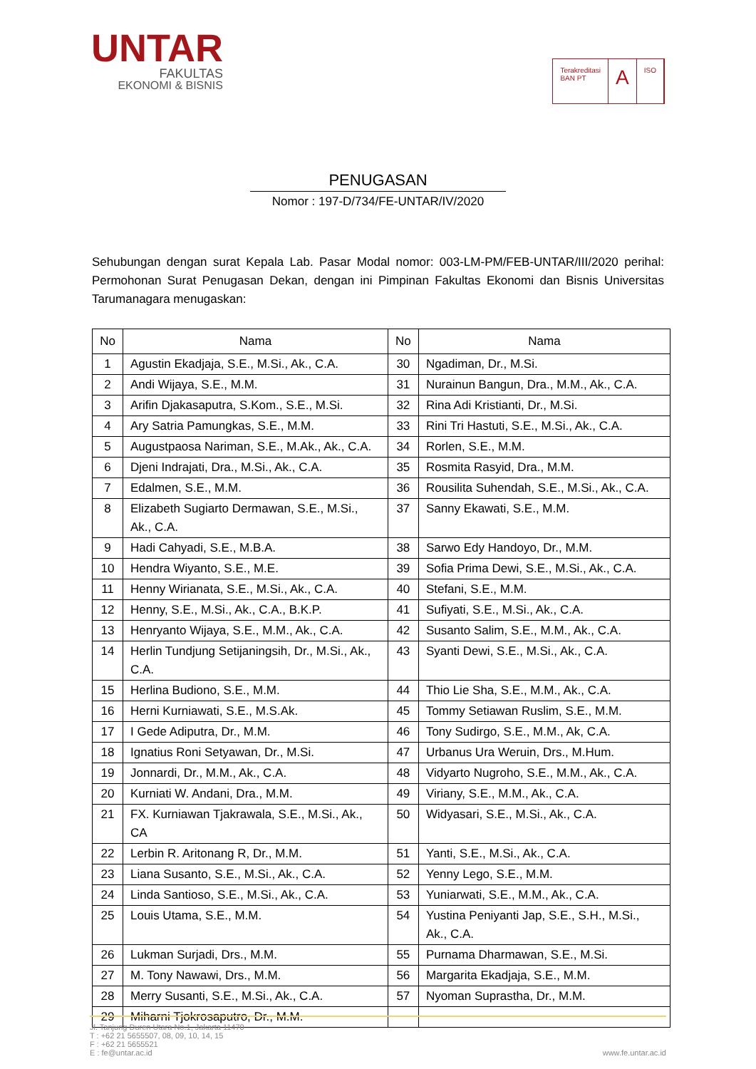UNTAR
FAKULTAS
EKONOMI & BISNIS
Terakreditasi
BAN PT
A
ISO
PENUGASAN
Nomor : 197-D/734/FE-UNTAR/IV/2020
Sehubungan dengan surat Kepala Lab. Pasar Modal nomor: 003-LM-PM/FEB-UNTAR/III/2020 perihal: Permohonan Surat Penugasan Dekan, dengan ini Pimpinan Fakultas Ekonomi dan Bisnis Universitas Tarumanagara menugaskan:
| No | Nama | No | Nama |
| --- | --- | --- | --- |
| 1 | Agustin Ekadjaja, S.E., M.Si., Ak., C.A. | 30 | Ngadiman, Dr., M.Si. |
| 2 | Andi Wijaya, S.E., M.M. | 31 | Nurainun Bangun, Dra., M.M., Ak., C.A. |
| 3 | Arifin Djakasaputra, S.Kom., S.E., M.Si. | 32 | Rina Adi Kristianti, Dr., M.Si. |
| 4 | Ary Satria Pamungkas, S.E., M.M. | 33 | Rini Tri Hastuti, S.E., M.Si., Ak., C.A. |
| 5 | Augustpaosa Nariman, S.E., M.Ak., Ak., C.A. | 34 | Rorlen, S.E., M.M. |
| 6 | Djeni Indrajati, Dra., M.Si., Ak., C.A. | 35 | Rosmita Rasyid, Dra., M.M. |
| 7 | Edalmen, S.E., M.M. | 36 | Rousilita Suhendah, S.E., M.Si., Ak., C.A. |
| 8 | Elizabeth Sugiarto Dermawan, S.E., M.Si., Ak., C.A. | 37 | Sanny Ekawati, S.E., M.M. |
| 9 | Hadi Cahyadi, S.E., M.B.A. | 38 | Sarwo Edy Handoyo, Dr., M.M. |
| 10 | Hendra Wiyanto, S.E., M.E. | 39 | Sofia Prima Dewi, S.E., M.Si., Ak., C.A. |
| 11 | Henny Wirianata, S.E., M.Si., Ak., C.A. | 40 | Stefani, S.E., M.M. |
| 12 | Henny, S.E., M.Si., Ak., C.A., B.K.P. | 41 | Sufiyati, S.E., M.Si., Ak., C.A. |
| 13 | Henryanto Wijaya, S.E., M.M., Ak., C.A. | 42 | Susanto Salim, S.E., M.M., Ak., C.A. |
| 14 | Herlin Tundjung Setijaningsih, Dr., M.Si., Ak., C.A. | 43 | Syanti Dewi, S.E., M.Si., Ak., C.A. |
| 15 | Herlina Budiono, S.E., M.M. | 44 | Thio Lie Sha, S.E., M.M., Ak., C.A. |
| 16 | Herni Kurniawati, S.E., M.S.Ak. | 45 | Tommy Setiawan Ruslim, S.E., M.M. |
| 17 | I Gede Adiputra, Dr., M.M. | 46 | Tony Sudirgo, S.E., M.M., Ak, C.A. |
| 18 | Ignatius Roni Setyawan, Dr., M.Si. | 47 | Urbanus Ura Weruin, Drs., M.Hum. |
| 19 | Jonnardi, Dr., M.M., Ak., C.A. | 48 | Vidyarto Nugroho, S.E., M.M., Ak., C.A. |
| 20 | Kurniati W. Andani, Dra., M.M. | 49 | Viriany, S.E., M.M., Ak., C.A. |
| 21 | FX. Kurniawan Tjakrawala, S.E., M.Si., Ak., CA | 50 | Widyasari, S.E., M.Si., Ak., C.A. |
| 22 | Lerbin R. Aritonang R, Dr., M.M. | 51 | Yanti, S.E., M.Si., Ak., C.A. |
| 23 | Liana Susanto, S.E., M.Si., Ak., C.A. | 52 | Yenny Lego, S.E., M.M. |
| 24 | Linda Santioso, S.E., M.Si., Ak., C.A. | 53 | Yuniarwati, S.E., M.M., Ak., C.A. |
| 25 | Louis Utama, S.E., M.M. | 54 | Yustina Peniyanti Jap, S.E., S.H., M.Si., Ak., C.A. |
| 26 | Lukman Surjadi, Drs., M.M. | 55 | Purnama Dharmawan, S.E., M.Si. |
| 27 | M. Tony Nawawi, Drs., M.M. | 56 | Margarita Ekadjaja, S.E., M.M. |
| 28 | Merry Susanti, S.E., M.Si., Ak., C.A. | 57 | Nyoman Suprastha, Dr., M.M. |
| 29 | Miharni Tjokrosaputro, Dr., M.M. | | |
Jl. Tanjung Duren Utara No.1, Jakarta 11470
T : +62 21 5655507, 08, 09, 10, 14, 15
F : +62 21 5655521
E : fe@untar.ac.id
www.fe.untar.ac.id